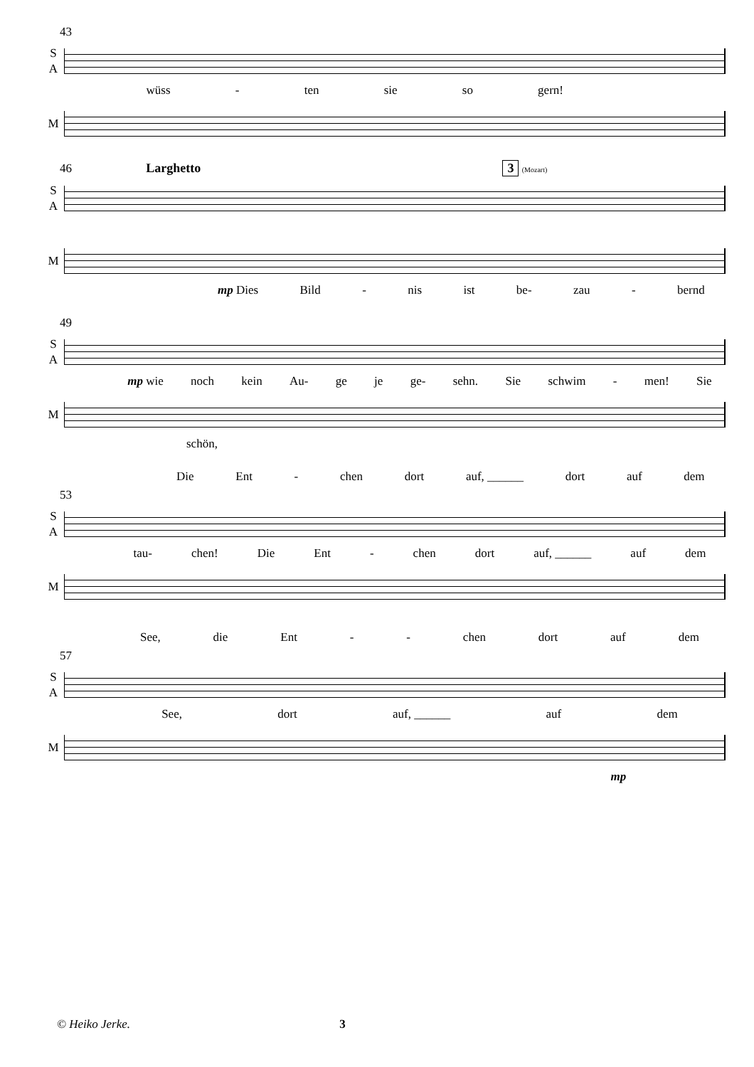43
S
A
wüss - ten sie so gern!
M
46 Larghetto 3 (Mozart)
S
A
M
mp Dies Bild - nis ist be- zau - bernd
49
S
A
mp wie noch kein Au- ge je ge- sehn. Sie schwim - men! Sie
M
schön,
Die Ent - chen dort auf, ______ dort auf dem
53
S
A
tau- chen! Die Ent - chen dort auf, ______ auf dem
M
See, die Ent - - chen dort auf dem
57
S
A
See, dort auf, ______ auf dem
M
mp
© Heiko Jerke. 3